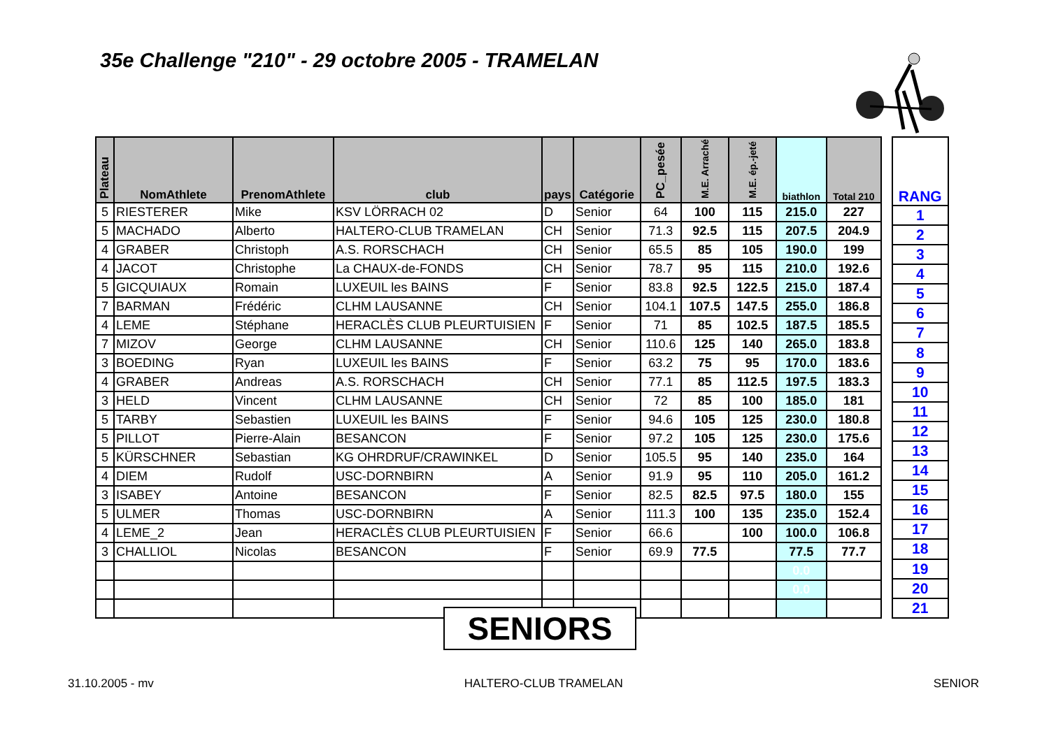35e Challenge "210" - 29 octobre 2005 - TRAMELAN
| Plateau | NomAthlete | PrenomAthlete | club | pays | Catégorie | PC_pesée | M.E. Arraché | M.E. ép.-jeté | biathlon | Total 210 |
| --- | --- | --- | --- | --- | --- | --- | --- | --- | --- | --- |
| 5 | RIESTERER | Mike | KSV LÖRRACH 02 | D | Senior | 64 | 100 | 115 | 215.0 | 227 |
| 5 | MACHADO | Alberto | HALTERO-CLUB TRAMELAN | CH | Senior | 71.3 | 92.5 | 115 | 207.5 | 204.9 |
| 4 | GRABER | Christoph | A.S. RORSCHACH | CH | Senior | 65.5 | 85 | 105 | 190.0 | 199 |
| 4 | JACOT | Christophe | La CHAUX-de-FONDS | CH | Senior | 78.7 | 95 | 115 | 210.0 | 192.6 |
| 5 | GICQUIAUX | Romain | LUXEUIL les BAINS | F | Senior | 83.8 | 92.5 | 122.5 | 215.0 | 187.4 |
| 7 | BARMAN | Frédéric | CLHM LAUSANNE | CH | Senior | 104.1 | 107.5 | 147.5 | 255.0 | 186.8 |
| 4 | LEME | Stéphane | HERACLÈS CLUB PLEURTUISIEN | F | Senior | 71 | 85 | 102.5 | 187.5 | 185.5 |
| 7 | MIZOV | George | CLHM LAUSANNE | CH | Senior | 110.6 | 125 | 140 | 265.0 | 183.8 |
| 3 | BOEDING | Ryan | LUXEUIL les BAINS | F | Senior | 63.2 | 75 | 95 | 170.0 | 183.6 |
| 4 | GRABER | Andreas | A.S. RORSCHACH | CH | Senior | 77.1 | 85 | 112.5 | 197.5 | 183.3 |
| 3 | HELD | Vincent | CLHM LAUSANNE | CH | Senior | 72 | 85 | 100 | 185.0 | 181 |
| 5 | TARBY | Sebastien | LUXEUIL les BAINS | F | Senior | 94.6 | 105 | 125 | 230.0 | 180.8 |
| 5 | PILLOT | Pierre-Alain | BESANCON | F | Senior | 97.2 | 105 | 125 | 230.0 | 175.6 |
| 5 | KÜRSCHNER | Sebastian | KG OHRDRUF/CRAWINKEL | D | Senior | 105.5 | 95 | 140 | 235.0 | 164 |
| 4 | DIEM | Rudolf | USC-DORNBIRN | A | Senior | 91.9 | 95 | 110 | 205.0 | 161.2 |
| 3 | ISABEY | Antoine | BESANCON | F | Senior | 82.5 | 82.5 | 97.5 | 180.0 | 155 |
| 5 | ULMER | Thomas | USC-DORNBIRN | A | Senior | 111.3 | 100 | 135 | 235.0 | 152.4 |
| 4 | LEME_2 | Jean | HERACLÈS CLUB PLEURTUISIEN | F | Senior | 66.6 | | 100 | 100.0 | 106.8 |
| 3 | CHALLIOL | Nicolas | BESANCON | F | Senior | 69.9 | 77.5 | | 77.5 | 77.7 |
| | | | | | | | | | 0.0 | |
| | | | | | | | | | 0.0 | |
| RANG |
| --- |
| 1 |
| 2 |
| 3 |
| 4 |
| 5 |
| 6 |
| 7 |
| 8 |
| 9 |
| 10 |
| 11 |
| 12 |
| 13 |
| 14 |
| 15 |
| 16 |
| 17 |
| 18 |
| 19 |
| 20 |
| 21 |
SENIORS
31.10.2005 - mv HALTERO-CLUB TRAMELAN SENIOR